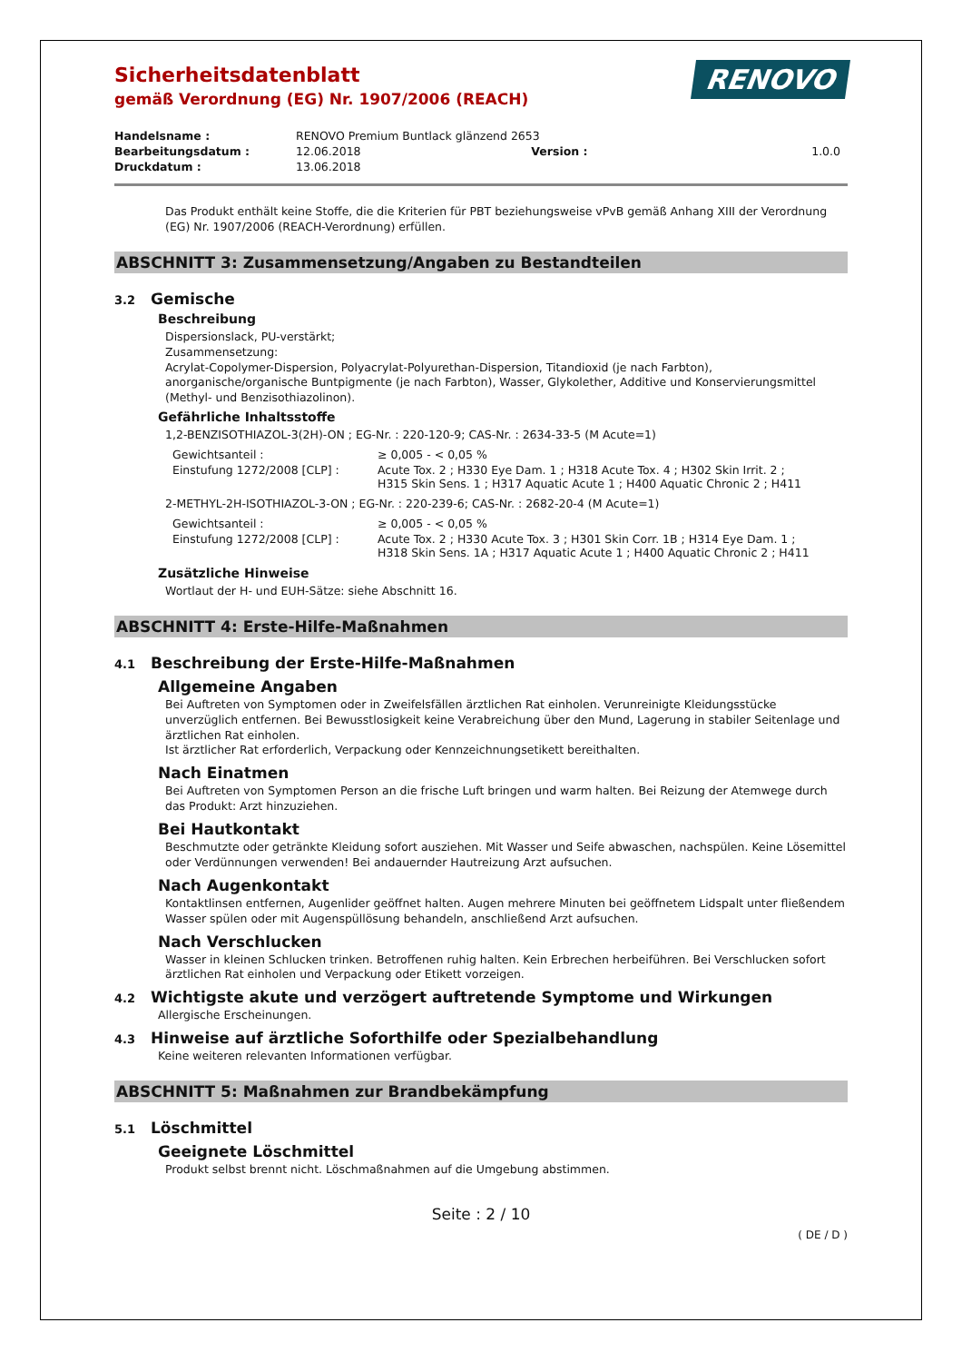RENOVO
Sicherheitsdatenblatt
gemäß Verordnung (EG) Nr. 1907/2006 (REACH)
| Handelsname : | RENOVO Premium Buntlack glänzend 2653 | | |
| Bearbeitungsdatum : | 12.06.2018 | Version : | 1.0.0 |
| Druckdatum : | 13.06.2018 | | |
Das Produkt enthält keine Stoffe, die die Kriterien für PBT beziehungsweise vPvB gemäß Anhang XIII der Verordnung (EG) Nr. 1907/2006 (REACH-Verordnung) erfüllen.
ABSCHNITT 3: Zusammensetzung/Angaben zu Bestandteilen
3.2 Gemische
Beschreibung
Dispersionslack, PU-verstärkt;
Zusammensetzung:
Acrylat-Copolymer-Dispersion, Polyacrylat-Polyurethan-Dispersion, Titandioxid (je nach Farbton), anorganische/organische Buntpigmente (je nach Farbton), Wasser, Glykolether, Additive und Konservierungsmittel (Methyl- und Benzisothiazolinon).
Gefährliche Inhaltsstoffe
1,2-BENZISOTHIAZOL-3(2H)-ON ; EG-Nr. : 220-120-9; CAS-Nr. : 2634-33-5 (M Acute=1)
| Gewichtsanteil : | ≥ 0,005 - < 0,05 % |
| Einstufung 1272/2008 [CLP] : | Acute Tox. 2 ; H330 Eye Dam. 1 ; H318 Acute Tox. 4 ; H302 Skin Irrit. 2 ; H315 Skin Sens. 1 ; H317 Aquatic Acute 1 ; H400 Aquatic Chronic 2 ; H411 |
2-METHYL-2H-ISOTHIAZOL-3-ON ; EG-Nr. : 220-239-6; CAS-Nr. : 2682-20-4 (M Acute=1)
| Gewichtsanteil : | ≥ 0,005 - < 0,05 % |
| Einstufung 1272/2008 [CLP] : | Acute Tox. 2 ; H330 Acute Tox. 3 ; H301 Skin Corr. 1B ; H314 Eye Dam. 1 ; H318 Skin Sens. 1A ; H317 Aquatic Acute 1 ; H400 Aquatic Chronic 2 ; H411 |
Zusätzliche Hinweise
Wortlaut der H- und EUH-Sätze: siehe Abschnitt 16.
ABSCHNITT 4: Erste-Hilfe-Maßnahmen
4.1 Beschreibung der Erste-Hilfe-Maßnahmen
Allgemeine Angaben
Bei Auftreten von Symptomen oder in Zweifelsfällen ärztlichen Rat einholen. Verunreinigte Kleidungsstücke unverzüglich entfernen. Bei Bewusstlosigkeit keine Verabreichung über den Mund, Lagerung in stabiler Seitenlage und ärztlichen Rat einholen.
Ist ärztlicher Rat erforderlich, Verpackung oder Kennzeichnungsetikett bereithalten.
Nach Einatmen
Bei Auftreten von Symptomen Person an die frische Luft bringen und warm halten. Bei Reizung der Atemwege durch das Produkt: Arzt hinzuziehen.
Bei Hautkontakt
Beschmutzte oder getränkte Kleidung sofort ausziehen. Mit Wasser und Seife abwaschen, nachspülen. Keine Lösemittel oder Verdünnungen verwenden! Bei andauernder Hautreizung Arzt aufsuchen.
Nach Augenkontakt
Kontaktlinsen entfernen, Augenlider geöffnet halten. Augen mehrere Minuten bei geöffnetem Lidspalt unter fließendem Wasser spülen oder mit Augenspüllösung behandeln, anschließend Arzt aufsuchen.
Nach Verschlucken
Wasser in kleinen Schlucken trinken. Betroffenen ruhig halten. Kein Erbrechen herbeiführen. Bei Verschlucken sofort ärztlichen Rat einholen und Verpackung oder Etikett vorzeigen.
4.2 Wichtigste akute und verzögert auftretende Symptome und Wirkungen
Allergische Erscheinungen.
4.3 Hinweise auf ärztliche Soforthilfe oder Spezialbehandlung
Keine weiteren relevanten Informationen verfügbar.
ABSCHNITT 5: Maßnahmen zur Brandbekämpfung
5.1 Löschmittel
Geeignete Löschmittel
Produkt selbst brennt nicht. Löschmaßnahmen auf die Umgebung abstimmen.
Seite : 2 / 10
( DE / D )